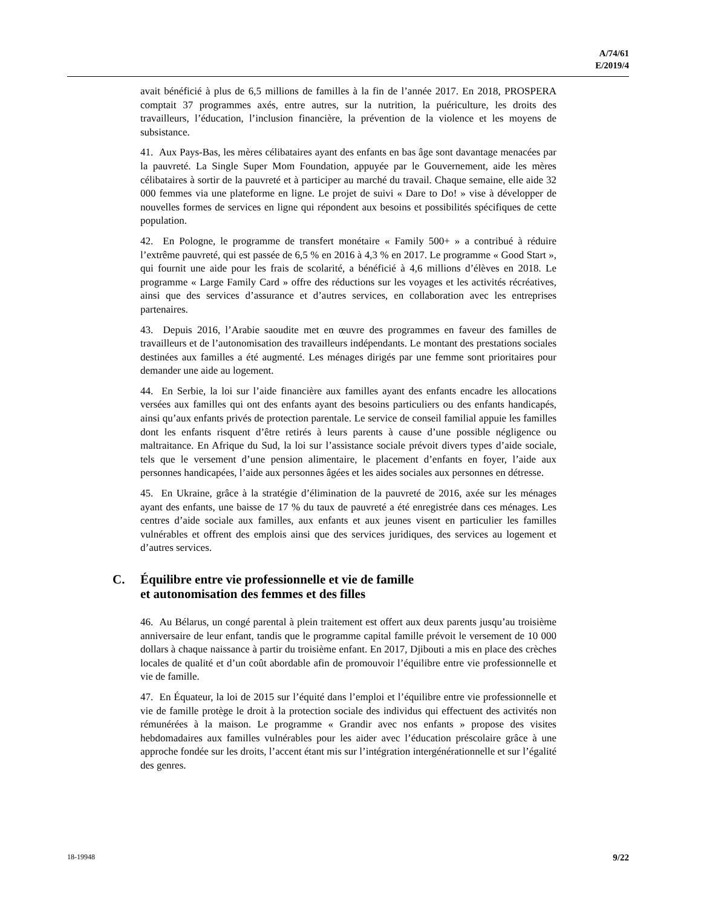A/74/61
E/2019/4
avait bénéficié à plus de 6,5 millions de familles à la fin de l’année 2017. En 2018, PROSPERA comptait 37 programmes axés, entre autres, sur la nutrition, la puériculture, les droits des travailleurs, l’éducation, l’inclusion financière, la prévention de la violence et les moyens de subsistance.
41. Aux Pays-Bas, les mères célibataires ayant des enfants en bas âge sont davantage menacées par la pauvreté. La Single Super Mom Foundation, appuyée par le Gouvernement, aide les mères célibataires à sortir de la pauvreté et à participer au marché du travail. Chaque semaine, elle aide 32 000 femmes via une plateforme en ligne. Le projet de suivi « Dare to Do! » vise à développer de nouvelles formes de services en ligne qui répondent aux besoins et possibilités spécifiques de cette population.
42. En Pologne, le programme de transfert monétaire « Family 500+ » a contribué à réduire l’extrême pauvreté, qui est passée de 6,5 % en 2016 à 4,3 % en 2017. Le programme « Good Start », qui fournit une aide pour les frais de scolarité, a bénéficié à 4,6 millions d’élèves en 2018. Le programme « Large Family Card » offre des réductions sur les voyages et les activités récréatives, ainsi que des services d’assurance et d’autres services, en collaboration avec les entreprises partenaires.
43. Depuis 2016, l’Arabie saoudite met en œuvre des programmes en faveur des familles de travailleurs et de l’autonomisation des travailleurs indépendants. Le montant des prestations sociales destinées aux familles a été augmenté. Les ménages dirigés par une femme sont prioritaires pour demander une aide au logement.
44. En Serbie, la loi sur l’aide financière aux familles ayant des enfants encadre les allocations versées aux familles qui ont des enfants ayant des besoins particuliers ou des enfants handicapés, ainsi qu’aux enfants privés de protection parentale. Le service de conseil familial appuie les familles dont les enfants risquent d’être retirés à leurs parents à cause d’une possible négligence ou maltraitance. En Afrique du Sud, la loi sur l’assistance sociale prévoit divers types d’aide sociale, tels que le versement d’une pension alimentaire, le placement d’enfants en foyer, l’aide aux personnes handicapées, l’aide aux personnes âgées et les aides sociales aux personnes en détresse.
45. En Ukraine, grâce à la stratégie d’élimination de la pauvreté de 2016, axée sur les ménages ayant des enfants, une baisse de 17 % du taux de pauvreté a été enregistrée dans ces ménages. Les centres d’aide sociale aux familles, aux enfants et aux jeunes visent en particulier les familles vulnérables et offrent des emplois ainsi que des services juridiques, des services au logement et d’autres services.
C. Équilibre entre vie professionnelle et vie de famille
et autonomisation des femmes et des filles
46. Au Bélarus, un congé parental à plein traitement est offert aux deux parents jusqu’au troisième anniversaire de leur enfant, tandis que le programme capital famille prévoit le versement de 10 000 dollars à chaque naissance à partir du troisième enfant. En 2017, Djibouti a mis en place des crèches locales de qualité et d’un coût abordable afin de promouvoir l’équilibre entre vie professionnelle et vie de famille.
47. En Équateur, la loi de 2015 sur l’équité dans l’emploi et l’équilibre entre vie professionnelle et vie de famille protège le droit à la protection sociale des individus qui effectuent des activités non rémunérées à la maison. Le programme « Grandir avec nos enfants » propose des visites hebdomadaires aux familles vulnérables pour les aider avec l’éducation préscolaire grâce à une approche fondée sur les droits, l’accent étant mis sur l’intégration intergénérationnelle et sur l’égalité des genres.
18-19948 9/22